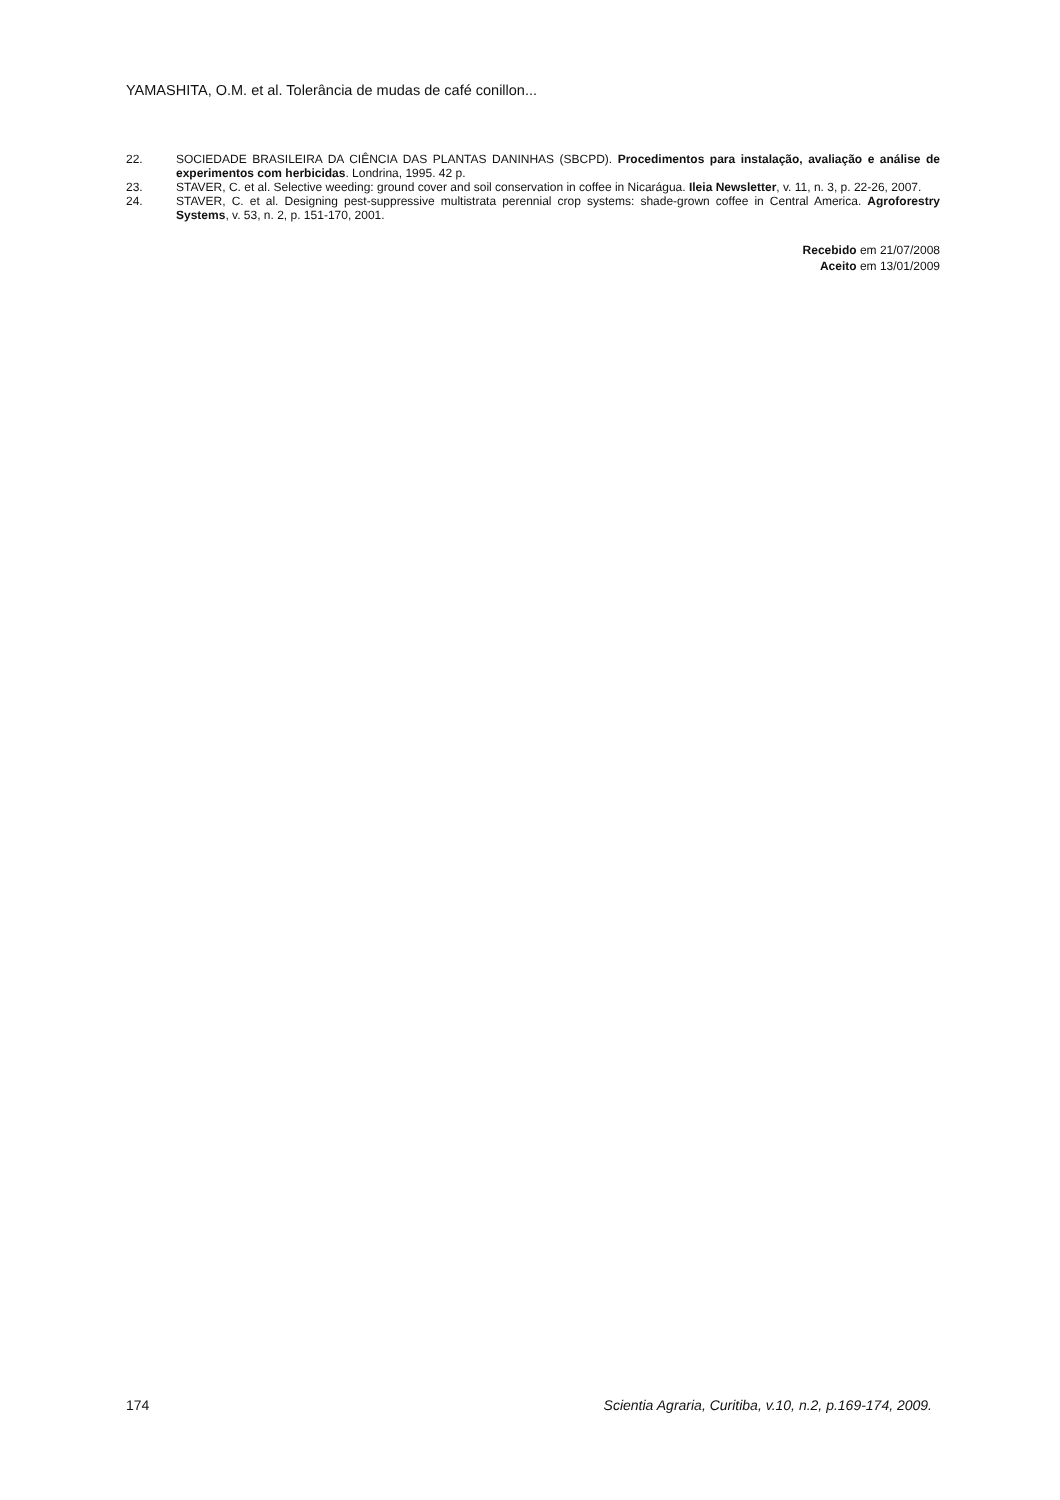YAMASHITA, O.M. et al. Tolerância de mudas de café conillon...
22. SOCIEDADE BRASILEIRA DA CIÊNCIA DAS PLANTAS DANINHAS (SBCPD). Procedimentos para instalação, avaliação e análise de experimentos com herbicidas. Londrina, 1995. 42 p.
23. STAVER, C. et al. Selective weeding: ground cover and soil conservation in coffee in Nicarágua. Ileia Newsletter, v. 11, n. 3, p. 22-26, 2007.
24. STAVER, C. et al. Designing pest-suppressive multistrata perennial crop systems: shade-grown coffee in Central America. Agroforestry Systems, v. 53, n. 2, p. 151-170, 2001.
Recebido em 21/07/2008
Aceito em 13/01/2009
174 Scientia Agraria, Curitiba, v.10, n.2, p.169-174, 2009.